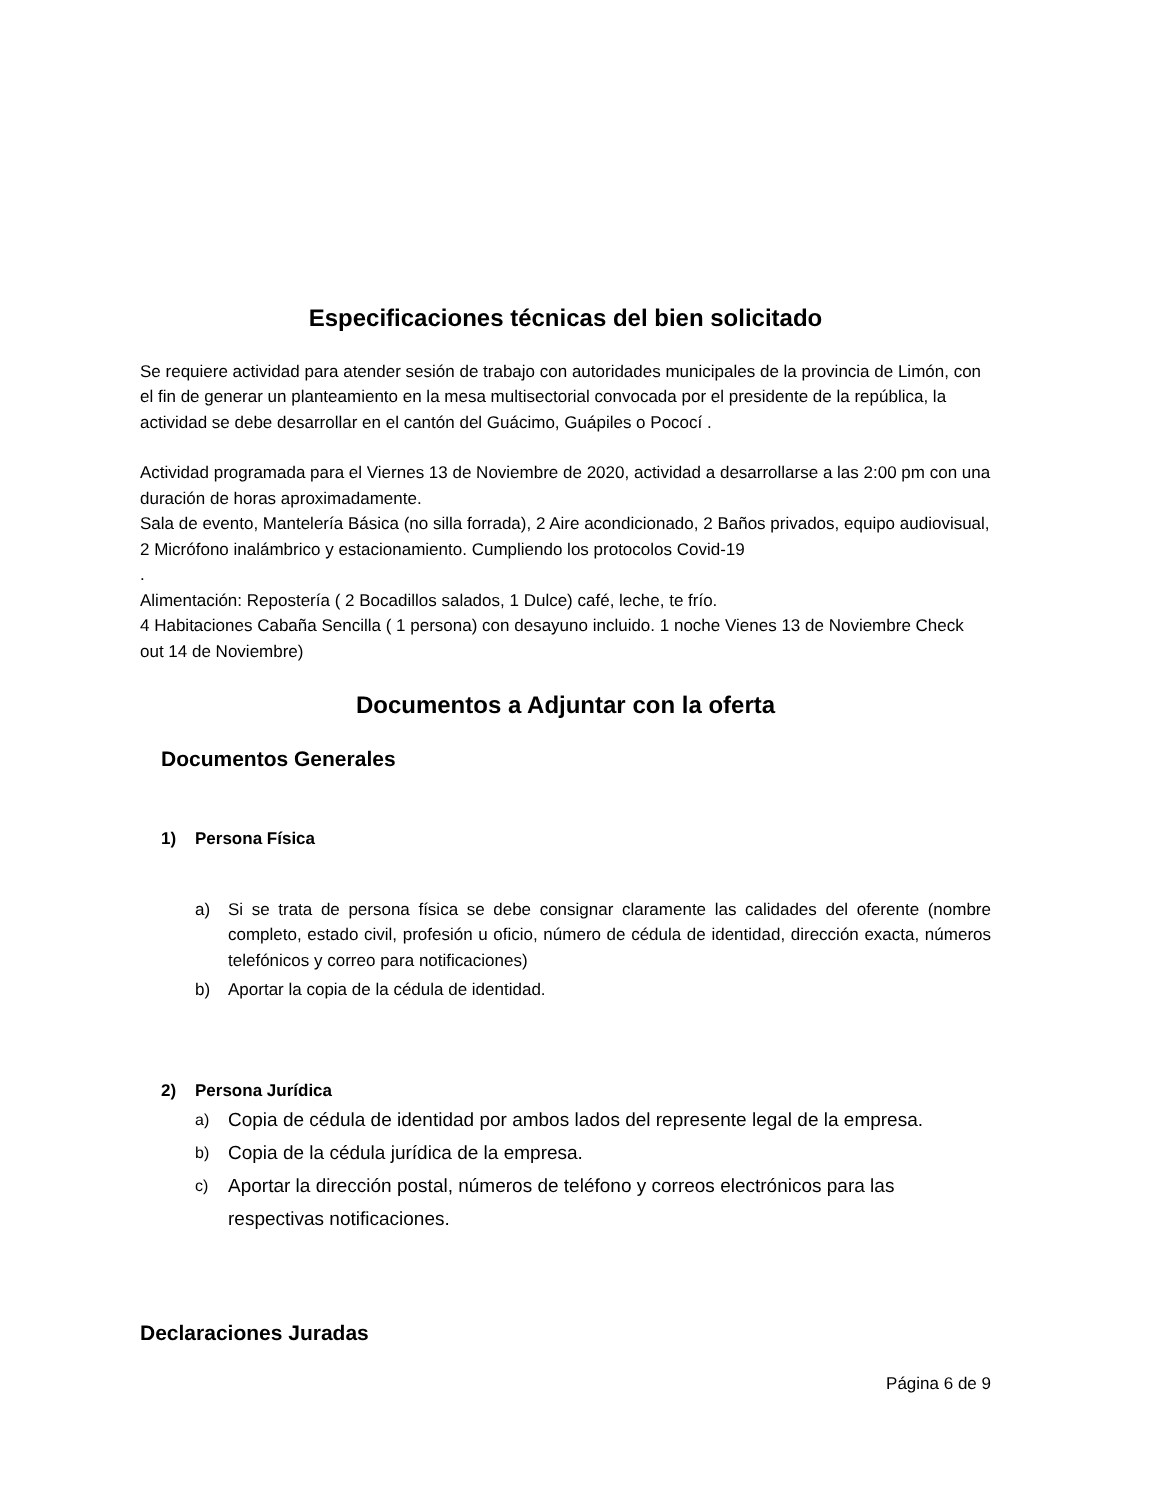Especificaciones técnicas del bien solicitado
Se requiere actividad para atender sesión de trabajo con autoridades municipales de la provincia de Limón, con el fin de generar un planteamiento en la mesa multisectorial convocada por el presidente de la república, la actividad se debe desarrollar en el cantón del Guácimo, Guápiles o Pococí .
Actividad programada para el Viernes 13 de Noviembre de 2020, actividad a desarrollarse a las 2:00 pm con una duración de horas aproximadamente.
Sala de evento, Mantelería Básica (no silla forrada), 2 Aire acondicionado, 2 Baños privados, equipo audiovisual, 2 Micrófono inalámbrico y estacionamiento. Cumpliendo los protocolos Covid-19
.
Alimentación: Repostería ( 2 Bocadillos salados, 1 Dulce) café, leche, te frío.
4 Habitaciones Cabaña Sencilla ( 1 persona) con desayuno incluido. 1 noche Vienes 13 de Noviembre Check out 14 de Noviembre)
Documentos a Adjuntar con la oferta
Documentos Generales
1) Persona Física
a) Si se trata de persona física se debe consignar claramente las calidades del oferente (nombre completo, estado civil, profesión u oficio, número de cédula de identidad, dirección exacta, números telefónicos y correo para notificaciones)
b) Aportar la copia de la cédula de identidad.
2) Persona Jurídica
a) Copia de cédula de identidad por ambos lados del represente legal de la empresa.
b) Copia de la cédula jurídica de la empresa.
c) Aportar la dirección postal, números de teléfono y correos electrónicos para las respectivas notificaciones.
Declaraciones Juradas
Página 6 de 9